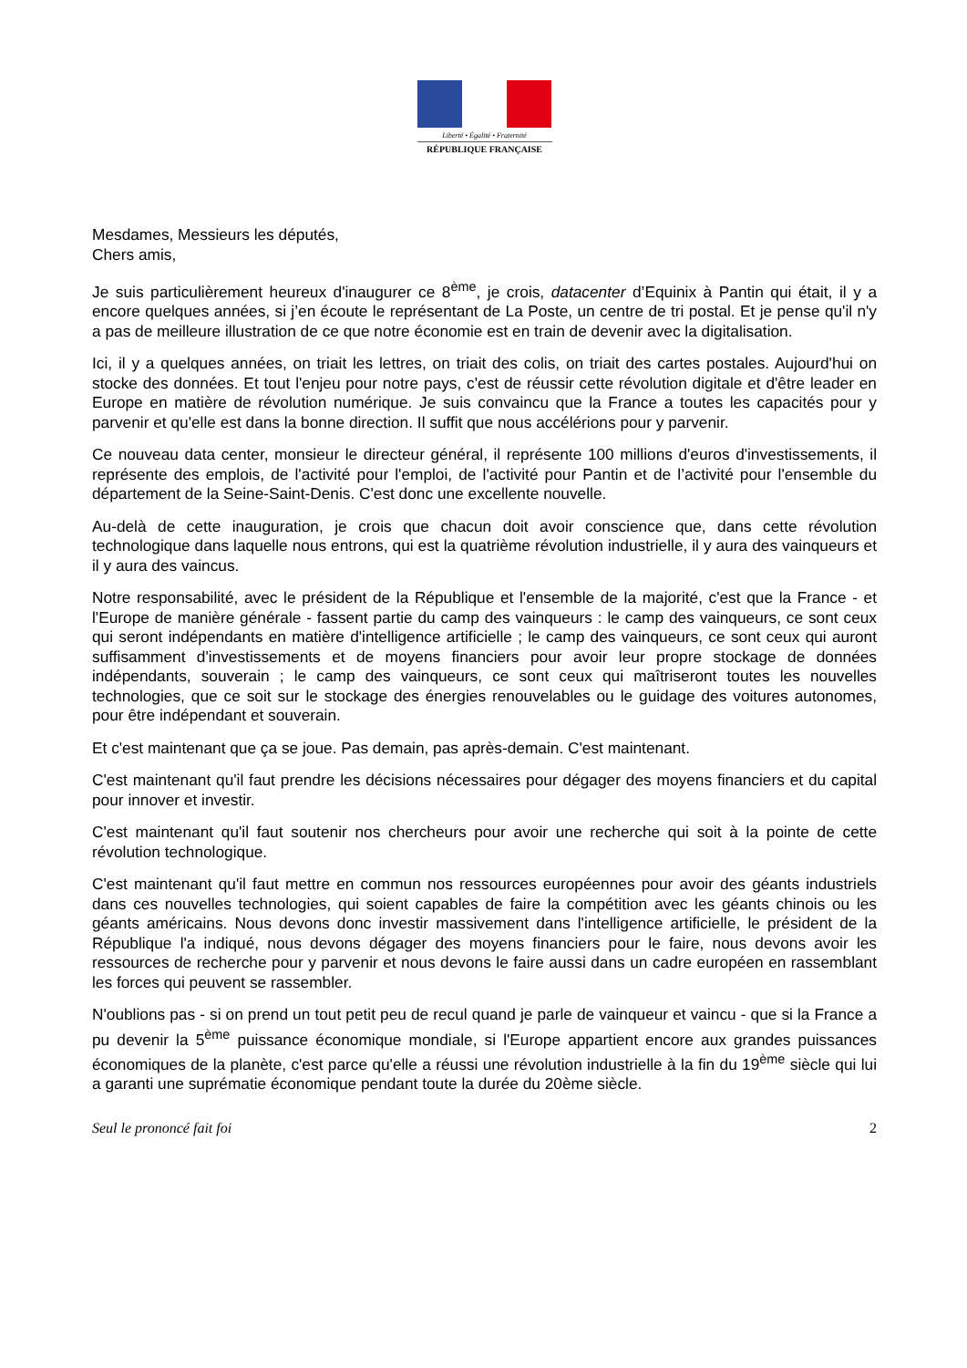Liberté • Égalité • Fraternité
RÉPUBLIQUE FRANÇAISE
Mesdames, Messieurs les députés,
Chers amis,
Je suis particulièrement heureux d'inaugurer ce 8<sup>ème</sup>, je crois, datacenter d’Equinix à Pantin qui était, il y a encore quelques années, si j’en écoute le représentant de La Poste, un centre de tri postal. Et je pense qu'il n'y a pas de meilleure illustration de ce que notre économie est en train de devenir avec la digitalisation.
Ici, il y a quelques années, on triait les lettres, on triait des colis, on triait des cartes postales. Aujourd'hui on stocke des données. Et tout l'enjeu pour notre pays, c'est de réussir cette révolution digitale et d'être leader en Europe en matière de révolution numérique. Je suis convaincu que la France a toutes les capacités pour y parvenir et qu'elle est dans la bonne direction. Il suffit que nous accélérions pour y parvenir.
Ce nouveau data center, monsieur le directeur général, il représente 100 millions d'euros d'investissements, il représente des emplois, de l'activité pour l'emploi, de l'activité pour Pantin et de l’activité pour l'ensemble du département de la Seine-Saint-Denis. C'est donc une excellente nouvelle.
Au-delà de cette inauguration, je crois que chacun doit avoir conscience que, dans cette révolution technologique dans laquelle nous entrons, qui est la quatrième révolution industrielle, il y aura des vainqueurs et il y aura des vaincus.
Notre responsabilité, avec le président de la République et l'ensemble de la majorité, c'est que la France - et l'Europe de manière générale - fassent partie du camp des vainqueurs : le camp des vainqueurs, ce sont ceux qui seront indépendants en matière d'intelligence artificielle ; le camp des vainqueurs, ce sont ceux qui auront suffisamment d'investissements et de moyens financiers pour avoir leur propre stockage de données indépendants, souverain ; le camp des vainqueurs, ce sont ceux qui maîtriseront toutes les nouvelles technologies, que ce soit sur le stockage des énergies renouvelables ou le guidage des voitures autonomes, pour être indépendant et souverain.
Et c'est maintenant que ça se joue. Pas demain, pas après-demain. C'est maintenant.
C'est maintenant qu'il faut prendre les décisions nécessaires pour dégager des moyens financiers et du capital pour innover et investir.
C'est maintenant qu'il faut soutenir nos chercheurs pour avoir une recherche qui soit à la pointe de cette révolution technologique.
C'est maintenant qu'il faut mettre en commun nos ressources européennes pour avoir des géants industriels dans ces nouvelles technologies, qui soient capables de faire la compétition avec les géants chinois ou les géants américains. Nous devons donc investir massivement dans l'intelligence artificielle, le président de la République l'a indiqué, nous devons dégager des moyens financiers pour le faire, nous devons avoir les ressources de recherche pour y parvenir et nous devons le faire aussi dans un cadre européen en rassemblant les forces qui peuvent se rassembler.
N'oublions pas - si on prend un tout petit peu de recul quand je parle de vainqueur et vaincu - que si la France a pu devenir la 5<sup>ème</sup> puissance économique mondiale, si l'Europe appartient encore aux grandes puissances économiques de la planète, c'est parce qu'elle a réussi une révolution industrielle à la fin du 19<sup>ème</sup> siècle qui lui a garanti une suprématie économique pendant toute la durée du 20ème siècle.
Seul le prononcé fait foi 2